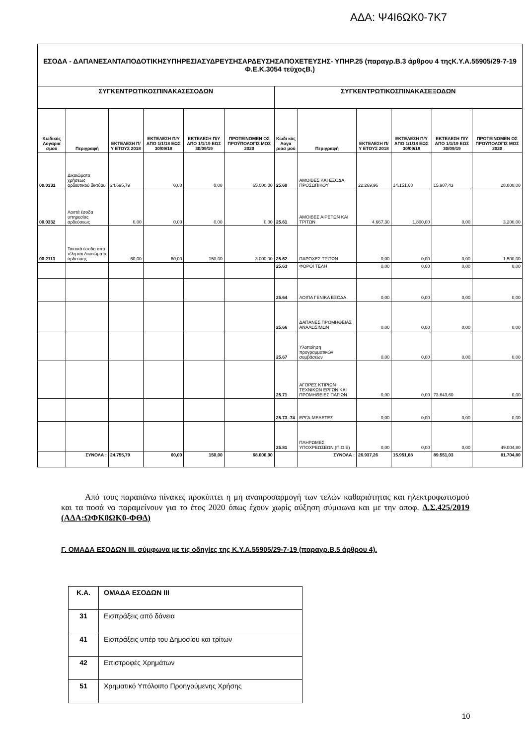ΑΔΑ: Ψ4Ι6ΩΚ0-7Κ7
| ΕΣΟΔΑ - ΔΑΠΑΝΕΣΑΝΤΑΠΟΔΟΤΙΚΗΣΥΠΗΡΕΣΙΑΣΥΔΡΕΥΣΗΣΑΡΔΕΥΣΗΣΑΠΟΧΕΤΕΥΣΗΣ- ΥΠΗΡ.25 (παραγρ.Β.3 άρθρου 4 τηςΚ.Υ.Α.55905/29-7-19 Φ.Ε.Κ.3054 τεύχοςΒ.) | | | | | | | | | | | |
| --- | --- | --- | --- | --- | --- | --- | --- | --- | --- | --- | --- |
| ΣΥΓΚΕΝΤΡΩΤΙΚΟΣΠΙΝΑΚΑΣΕΣΟΔΩΝ | | | | | | ΣΥΓΚΕΝΤΡΩΤΙΚΟΣΠΙΝΑΚΑΣΕΞΟΔΩΝ | | | | | |
| Κωδικός Λογαρια σμού | Περιγραφή | ΕΚΤΕΛΕΣΗ Π/Υ ΕΤΟΥΣ 2018 | ΕΚΤΕΛΕΣΗ Π/Υ ΑΠΟ 1/1/18 ΕΩΣ 30/09/18 | ΕΚΤΕΛΕΣΗ Π/Υ ΑΠΟ 1/1/19 ΕΩΣ 30/09/19 | ΠΡΟΤΕΙΝΟΜΕΝ ΟΣ ΠΡΟΫΠΟΛΟΓΙΣ ΜΟΣ 2020 | Κωδι κός Λογα ριασ μού | Περιγραφή | ΕΚΤΕΛΕΣΗ Π/Υ ΕΤΟΥΣ 2018 | ΕΚΤΕΛΕΣΗ Π/Υ ΑΠΟ 1/1/18 ΕΩΣ 30/09/18 | ΕΚΤΕΛΕΣΗ Π/Υ ΑΠΟ 1/1/19 ΕΩΣ 30/09/19 | ΠΡΟΤΕΙΝΟΜΕΝ ΟΣ ΠΡΟΫΠΟΛΟΓΙΣ ΜΟΣ 2020 |
| 00.0331 | Δικαιώματα χρήσεως αρδευτικού δικτύου | 24.695,79 | 0,00 | 0,00 | 65.000,00 | 25.60 | ΑΜΟΙΒΕΣ ΚΑΙ ΕΞΟΔΑ ΠΡΟΣΩΠΙΚΟΥ | 22.269,96 | 14.151,68 | 15.907,43 | 28.000,00 |
| 00.0332 | Λοιπά έσοδα υπηρεσίας αρδεύσεως | 0,00 | 0,00 | 0,00 | 0,00 | 25.61 | ΑΜΟΙΒΕΣ ΑΙΡΕΤΩΝ ΚΑΙ ΤΡΙΤΩΝ | 4.667,30 | 1.800,00 | 0,00 | 3.200,00 |
| 00.2113 | Τακτικά έσοδα από τέλη και δικαιώματα άρδευσης | 60,00 | 60,00 | 150,00 | 3.000,00 | 25.62 | ΠΑΡΟΧΕΣ ΤΡΙΤΩΝ | 0,00 | 0,00 | 0,00 | 1.500,00 |
| | | | | | | 25.63 | ΦΟΡΟΙ ΤΕΛΗ | 0,00 | 0,00 | 0,00 | 0,00 |
| | | | | | | 25.64 | ΛΟΙΠΑ ΓΕΝΙΚΑ ΕΞΟΔΑ | 0,00 | 0,00 | 0,00 | 0,00 |
| | | | | | | 25.66 | ΔΑΠΑΝΕΣ ΠΡΟΜΗΘΕΙΑΣ ΑΝΑΛΩΣΙΜΩΝ | 0,00 | 0,00 | 0,00 | 0,00 |
| | | | | | | 25.67 | Υλοποίηση προγραμματικών συμβάσεων | 0,00 | 0,00 | 0,00 | 0,00 |
| | | | | | | 25.71 | ΑΓΟΡΕΣ ΚΤΙΡΙΩΝ ΤΕΧΝΙΚΩΝ ΕΡΓΩΝ ΚΑΙ ΠΡΟΜΗΘΕΙΕΣ ΠΑΓΙΩΝ | 0,00 | 0,00 | 73.643,60 | 0,00 |
| | | | | | | 25.73 -74 | ΕΡΓΑ-ΜΕΛΕΤΕΣ | 0,00 | 0,00 | 0,00 | 0,00 |
| | | | | | | 25.81 | ΠΛΗΡΩΜΕΣ ΥΠΟΧΡΕΩΣΕΩΝ (Π.Ο.Ε) | 0,00 | 0,00 | 0,00 | 49.004,80 |
| | ΣΥΝΟΛΑ : | 24.755,79 | 60,00 | 150,00 | 68.000,00 | | ΣΥΝΟΛΑ : | 26.937,26 | 15.951,68 | 89.551,03 | 81.704,80 |
Από τους παραπάνω πίνακες προκύπτει η μη αναπροσαρμογή των τελών καθαριότητας και ηλεκτροφωτισμού και τα ποσά να παραμείνουν για το έτος 2020 όπως έχουν χωρίς αύξηση σύμφωνα και με την αποφ. Δ.Σ.425/2019 (ΑΔΑ:ΩΦΚ0ΩΚ0-ΦΘΔ)
Γ. ΟΜΑΔΑ ΕΣΟΔΩΝ ΙΙΙ. σύμφωνα με τις οδηγίες της Κ.Υ.Α.55905/29-7-19 (παραγρ.Β.5 άρθρου 4).
| Κ.Α. | ΟΜΑΔΑ ΕΣΟΔΩΝ ΙΙΙ |
| 31 | Εισπράξεις από δάνεια |
| 41 | Εισπράξεις υπέρ του Δημοσίου και τρίτων |
| 42 | Επιστροφές Χρημάτων |
| 51 | Χρηματικό Υπόλοιπο Προηγούμενης Χρήσης |
10